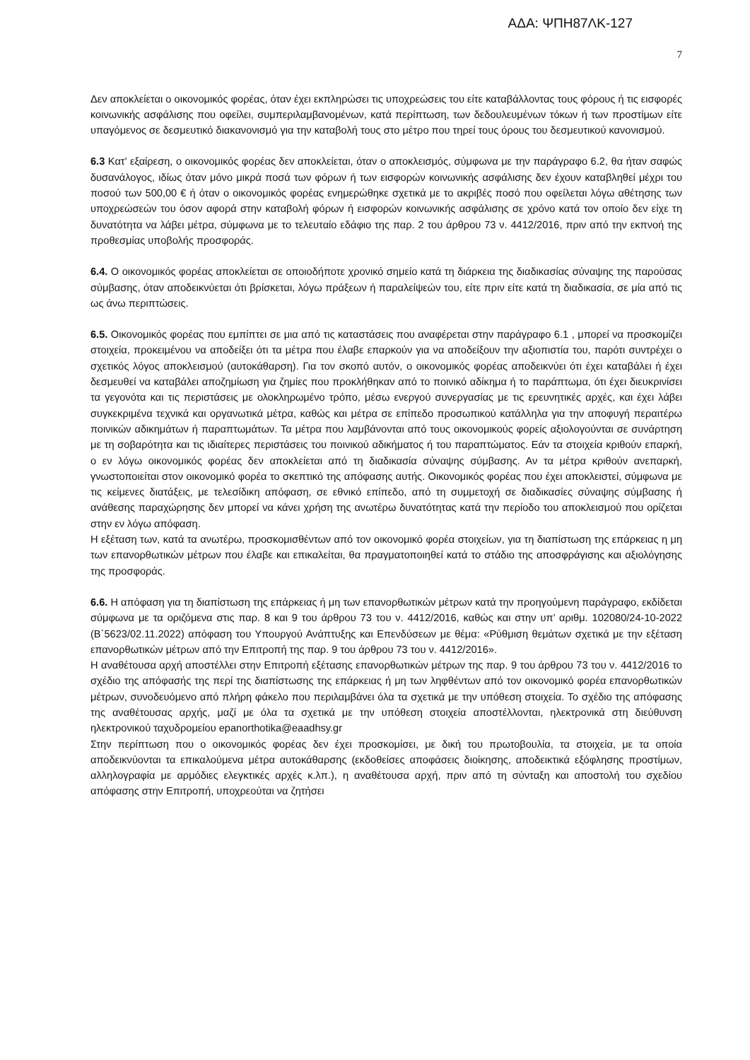ΑΔΑ: ΨΠΗ87ΛΚ-127
7
Δεν αποκλείεται ο οικονομικός φορέας, όταν έχει εκπληρώσει τις υποχρεώσεις του είτε καταβάλλοντας τους φόρους ή τις εισφορές κοινωνικής ασφάλισης που οφείλει, συμπεριλαμβανομένων, κατά περίπτωση, των δεδουλευμένων τόκων ή των προστίμων είτε υπαγόμενος σε δεσμευτικό διακανονισμό για την καταβολή τους στο μέτρο που τηρεί τους όρους του δεσμευτικού κανονισμού.
6.3 Κατ' εξαίρεση, ο οικονομικός φορέας δεν αποκλείεται, όταν ο αποκλεισμός, σύμφωνα με την παράγραφο 6.2, θα ήταν σαφώς δυσανάλογος, ιδίως όταν μόνο μικρά ποσά των φόρων ή των εισφορών κοινωνικής ασφάλισης δεν έχουν καταβληθεί μέχρι του ποσού των 500,00 € ή όταν ο οικονομικός φορέας ενημερώθηκε σχετικά με το ακριβές ποσό που οφείλεται λόγω αθέτησης των υποχρεώσεών του όσον αφορά στην καταβολή φόρων ή εισφορών κοινωνικής ασφάλισης σε χρόνο κατά τον οποίο δεν είχε τη δυνατότητα να λάβει μέτρα, σύμφωνα με το τελευταίο εδάφιο της παρ. 2 του άρθρου 73 ν. 4412/2016, πριν από την εκπνοή της προθεσμίας υποβολής προσφοράς.
6.4. Ο οικονομικός φορέας αποκλείεται σε οποιοδήποτε χρονικό σημείο κατά τη διάρκεια της διαδικασίας σύναψης της παρούσας σύμβασης, όταν αποδεικνύεται ότι βρίσκεται, λόγω πράξεων ή παραλείψεών του, είτε πριν είτε κατά τη διαδικασία, σε μία από τις ως άνω περιπτώσεις.
6.5. Οικονομικός φορέας που εμπίπτει σε μια από τις καταστάσεις που αναφέρεται στην παράγραφο 6.1 , μπορεί να προσκομίζει στοιχεία, προκειμένου να αποδείξει ότι τα μέτρα που έλαβε επαρκούν για να αποδείξουν την αξιοπιστία του, παρότι συντρέχει ο σχετικός λόγος αποκλεισμού (αυτοκάθαρση). Για τον σκοπό αυτόν, ο οικονομικός φορέας αποδεικνύει ότι έχει καταβάλει ή έχει δεσμευθεί να καταβάλει αποζημίωση για ζημίες που προκλήθηκαν από το ποινικό αδίκημα ή το παράπτωμα, ότι έχει διευκρινίσει τα γεγονότα και τις περιστάσεις με ολοκληρωμένο τρόπο, μέσω ενεργού συνεργασίας με τις ερευνητικές αρχές, και έχει λάβει συγκεκριμένα τεχνικά και οργανωτικά μέτρα, καθώς και μέτρα σε επίπεδο προσωπικού κατάλληλα για την αποφυγή περαιτέρω ποινικών αδικημάτων ή παραπτωμάτων. Τα μέτρα που λαμβάνονται από τους οικονομικούς φορείς αξιολογούνται σε συνάρτηση με τη σοβαρότητα και τις ιδιαίτερες περιστάσεις του ποινικού αδικήματος ή του παραπτώματος. Εάν τα στοιχεία κριθούν επαρκή, ο εν λόγω οικονομικός φορέας δεν αποκλείεται από τη διαδικασία σύναψης σύμβασης. Αν τα μέτρα κριθούν ανεπαρκή, γνωστοποιείται στον οικονομικό φορέα το σκεπτικό της απόφασης αυτής. Οικονομικός φορέας που έχει αποκλειστεί, σύμφωνα με τις κείμενες διατάξεις, με τελεσίδικη απόφαση, σε εθνικό επίπεδο, από τη συμμετοχή σε διαδικασίες σύναψης σύμβασης ή ανάθεσης παραχώρησης δεν μπορεί να κάνει χρήση της ανωτέρω δυνατότητας κατά την περίοδο του αποκλεισμού που ορίζεται στην εν λόγω απόφαση.
Η εξέταση των, κατά τα ανωτέρω, προσκομισθέντων από τον οικονομικό φορέα στοιχείων, για τη διαπίστωση της επάρκειας η μη των επανορθωτικών μέτρων που έλαβε και επικαλείται, θα πραγματοποιηθεί κατά το στάδιο της αποσφράγισης και αξιολόγησης της προσφοράς.
6.6. Η απόφαση για τη διαπίστωση της επάρκειας ή μη των επανορθωτικών μέτρων κατά την προηγούμενη παράγραφο, εκδίδεται σύμφωνα με τα οριζόμενα στις παρ. 8 και 9 του άρθρου 73 του ν. 4412/2016, καθώς και στην υπ’ αριθμ. 102080/24-10-2022 (Β΄5623/02.11.2022) απόφαση του Υπουργού Ανάπτυξης και Επενδύσεων με θέμα: «Ρύθμιση θεμάτων σχετικά με την εξέταση επανορθωτικών μέτρων από την Επιτροπή της παρ. 9 του άρθρου 73 του ν. 4412/2016».
Η αναθέτουσα αρχή αποστέλλει στην Επιτροπή εξέτασης επανορθωτικών μέτρων της παρ. 9 του άρθρου 73 του ν. 4412/2016 το σχέδιο της απόφασής της περί της διαπίστωσης της επάρκειας ή μη των ληφθέντων από τον οικονομικό φορέα επανορθωτικών μέτρων, συνοδευόμενο από πλήρη φάκελο που περιλαμβάνει όλα τα σχετικά με την υπόθεση στοιχεία. Το σχέδιο της απόφασης της αναθέτουσας αρχής, μαζί με όλα τα σχετικά με την υπόθεση στοιχεία αποστέλλονται, ηλεκτρονικά στη διεύθυνση ηλεκτρονικού ταχυδρομείου epanorthotika@eaadhsy.gr
Στην περίπτωση που ο οικονομικός φορέας δεν έχει προσκομίσει, με δική του πρωτοβουλία, τα στοιχεία, με τα οποία αποδεικνύονται τα επικαλούμενα μέτρα αυτοκάθαρσης (εκδοθείσες αποφάσεις διοίκησης, αποδεικτικά εξόφλησης προστίμων, αλληλογραφία με αρμόδιες ελεγκτικές αρχές κ.λπ.), η αναθέτουσα αρχή, πριν από τη σύνταξη και αποστολή του σχεδίου απόφασης στην Επιτροπή, υποχρεούται να ζητήσει